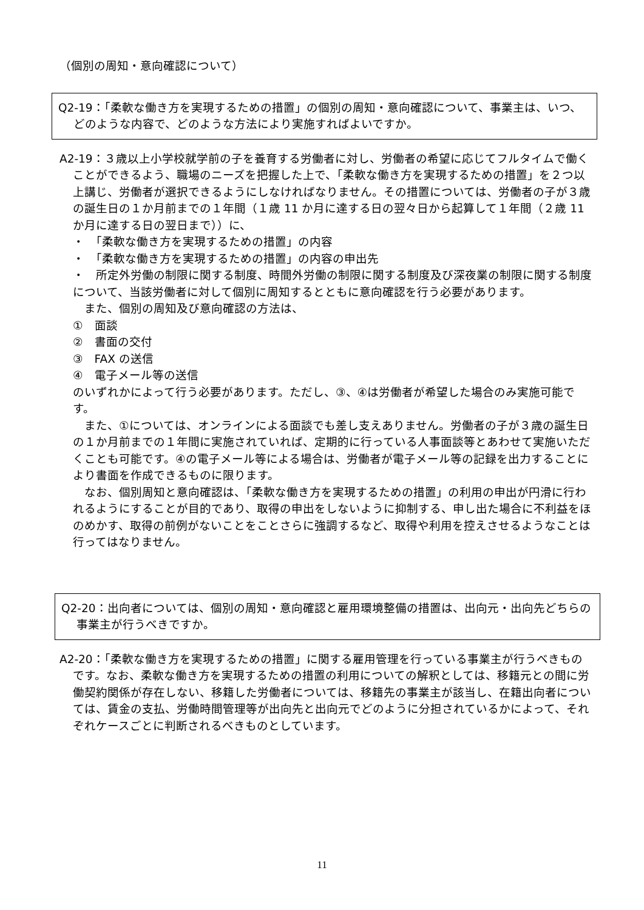（個別の周知・意向確認について）
Q2-19：「柔軟な働き方を実現するための措置」の個別の周知・意向確認について、事業主は、いつ、どのような内容で、どのような方法により実施すればよいですか。
A2-19：３歳以上小学校就学前の子を養育する労働者に対し、労働者の希望に応じてフルタイムで働くことができるよう、職場のニーズを把握した上で、「柔軟な働き方を実現するための措置」を２つ以上講じ、労働者が選択できるようにしなければなりません。その措置については、労働者の子が３歳の誕生日の１か月前までの１年間（１歳 11 か月に達する日の翌々日から起算して１年間（２歳 11 か月に達する日の翌日まで））に、
・　「柔軟な働き方を実現するための措置」の内容
・　「柔軟な働き方を実現するための措置」の内容の申出先
・　所定外労働の制限に関する制度、時間外労働の制限に関する制度及び深夜業の制限に関する制度
について、当該労働者に対して個別に周知するとともに意向確認を行う必要があります。
　また、個別の周知及び意向確認の方法は、
①　面談
②　書面の交付
③　FAX の送信
④　電子メール等の送信
のいずれかによって行う必要があります。ただし、③、④は労働者が希望した場合のみ実施可能です。
　また、①については、オンラインによる面談でも差し支えありません。労働者の子が３歳の誕生日の１か月前までの１年間に実施されていれば、定期的に行っている人事面談等とあわせて実施いただくことも可能です。④の電子メール等による場合は、労働者が電子メール等の記録を出力することにより書面を作成できるものに限ります。
　なお、個別周知と意向確認は、「柔軟な働き方を実現するための措置」の利用の申出が円滑に行われるようにすることが目的であり、取得の申出をしないように抑制する、申し出た場合に不利益をほのめかす、取得の前例がないことをことさらに強調するなど、取得や利用を控えさせるようなことは行ってはなりません。
Q2-20：出向者については、個別の周知・意向確認と雇用環境整備の措置は、出向元・出向先どちらの事業主が行うべきですか。
A2-20：「柔軟な働き方を実現するための措置」に関する雇用管理を行っている事業主が行うべきものです。なお、柔軟な働き方を実現するための措置の利用についての解釈としては、移籍元との間に労働契約関係が存在しない、移籍した労働者については、移籍先の事業主が該当し、在籍出向者については、賃金の支払、労働時間管理等が出向先と出向元でどのように分担されているかによって、それぞれケースごとに判断されるべきものとしています。
11